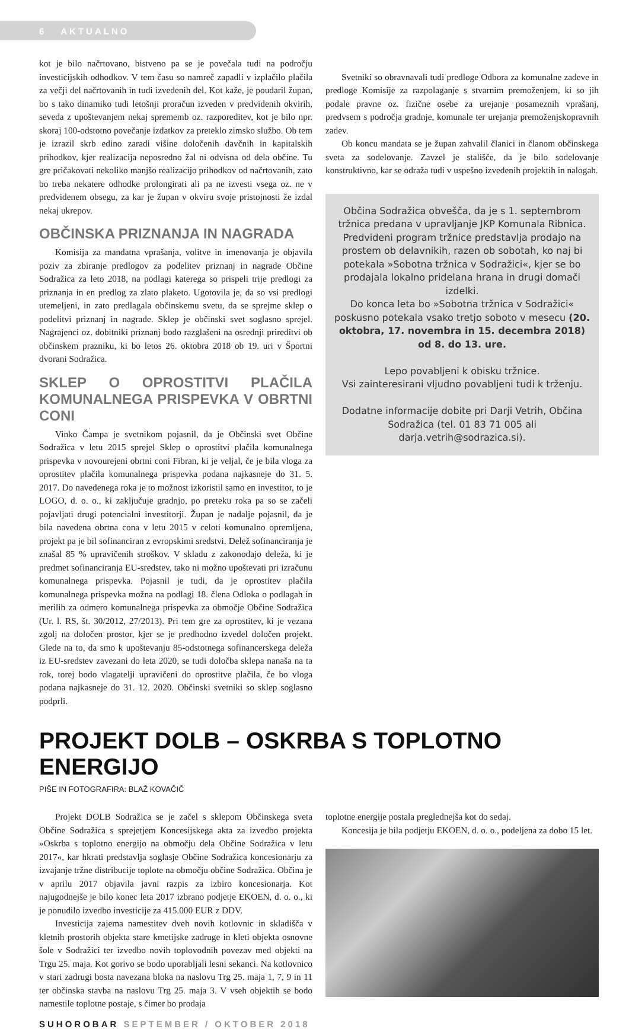6 AKTUALNO
kot je bilo načrtovano, bistveno pa se je povečala tudi na področju investicijskih odhodkov. V tem času so namreč zapadli v izplačilo plačila za večji del načrtovanih in tudi izvedenih del. Kot kaže, je poudaril župan, bo s tako dinamiko tudi letošnji proračun izveden v predvidenih okvirih, seveda z upoštevanjem nekaj sprememb oz. razporeditev, kot je bilo npr. skoraj 100-odstotno povečanje izdatkov za preteklo zimsko službo. Ob tem je izrazil skrb edino zaradi višine določenih davčnih in kapitalskih prihodkov, kjer realizacija neposredno žal ni odvisna od dela občine. Tu gre pričakovati nekoliko manjšo realizacijo prihodkov od načrtovanih, zato bo treba nekatere odhodke prolongirati ali pa ne izvesti vsega oz. ne v predvidenem obsegu, za kar je župan v okviru svoje pristojnosti že izdal nekaj ukrepov.
OBČINSKA PRIZNANJA IN NAGRADA
Komisija za mandatna vprašanja, volitve in imenovanja je objavila poziv za zbiranje predlogov za podelitev priznanj in nagrade Občine Sodražica za leto 2018, na podlagi katerega so prispeli trije predlogi za priznanja in en predlog za zlato plaketo. Ugotovila je, da so vsi predlogi utemeljeni, in zato predlagala občinskemu svetu, da se sprejme sklep o podelitvi priznanj in nagrade. Sklep je občinski svet soglasno sprejel. Nagrajenci oz. dobitniki priznanj bodo razglašeni na osrednji prireditvi ob občinskem prazniku, ki bo letos 26. oktobra 2018 ob 19. uri v Športni dvorani Sodražica.
SKLEP O OPROSTITVI PLAČILA KOMUNALNEGA PRISPEVKA V OBRTNI CONI
Vinko Čampa je svetnikom pojasnil, da je Občinski svet Občine Sodražica v letu 2015 sprejel Sklep o oprostitvi plačila komunalnega prispevka v novourejeni obrtni coni Fibran, ki je veljal, če je bila vloga za oprostitev plačila komunalnega prispevka podana najkasneje do 31. 5. 2017. Do navedenega roka je to možnost izkoristil samo en investitor, to je LOGO, d. o. o., ki zaključuje gradnjo, po preteku roka pa so se začeli pojavljati drugi potencialni investitorji. Župan je nadalje pojasnil, da je bila navedena obrtna cona v letu 2015 v celoti komunalno opremljena, projekt pa je bil sofinanciran z evropskimi sredstvi. Delež sofinanciranja je znašal 85 % upravičenih stroškov. V skladu z zakonodajo deleža, ki je predmet sofinanciranja EU-sredstev, tako ni možno upoštevati pri izračunu komunalnega prispevka. Pojasnil je tudi, da je oprostitev plačila komunalnega prispevka možna na podlagi 18. člena Odloka o podlagah in merilih za odmero komunalnega prispevka za območje Občine Sodražica (Ur. l. RS, št. 30/2012, 27/2013). Pri tem gre za oprostitev, ki je vezana zgolj na določen prostor, kjer se je predhodno izvedel določen projekt. Glede na to, da smo k upoštevanju 85-odstotnega sofinancerskega deleža iz EU-sredstev zavezani do leta 2020, se tudi določba sklepa nanaša na ta rok, torej bodo vlagatelji upravičeni do oprostitve plačila, če bo vloga podana najkasneje do 31. 12. 2020. Občinski svetniki so sklep soglasno podprli.
Svetniki so obravnavali tudi predloge Odbora za komunalne zadeve in predloge Komisije za razpolaganje s stvarnim premoženjem, ki so jih podale pravne oz. fizične osebe za urejanje posameznih vprašanj, predvsem s področja gradnje, komunale ter urejanja premoženjskopravnih zadev.
Ob koncu mandata se je župan zahvalil članici in članom občinskega sveta za sodelovanje. Zavzel je stališče, da je bilo sodelovanje konstruktivno, kar se odraža tudi v uspešno izvedenih projektih in nalogah.
Občina Sodražica obvešča, da je s 1. septembrom tržnica predana v upravljanje JKP Komunala Ribnica. Predvideni program tržnice predstavlja prodajo na prostem ob delavnikih, razen ob sobotah, ko naj bi potekala »Sobotna tržnica v Sodražici«, kjer se bo prodajala lokalno pridelana hrana in drugi domači izdelki.
Do konca leta bo »Sobotna tržnica v Sodražici« poskusno potekala vsako tretjo soboto v mesecu (20. oktobra, 17. novembra in 15. decembra 2018) od 8. do 13. ure.
Lepo povabljeni k obisku tržnice.
Vsi zainteresirani vljudno povabljeni tudi k trženju.
Dodatne informacije dobite pri Darji Vetrih, Občina Sodražica (tel. 01 83 71 005 ali darja.vetrih@sodrazica.si).
PROJEKT DOLB – OSKRBA S TOPLOTNO ENERGIJO
PIŠE IN FOTOGRAFIRA: BLAŽ KOVAČIČ
Projekt DOLB Sodražica se je začel s sklepom Občinskega sveta Občine Sodražica s sprejetjem Koncesijskega akta za izvedbo projekta »Oskrba s toplotno energijo na območju dela Občine Sodražica v letu 2017«, kar hkrati predstavlja soglasje Občine Sodražica koncesionarju za izvajanje tržne distribucije toplote na območju občine Sodražica. Občina je v aprilu 2017 objavila javni razpis za izbiro koncesionarja. Kot najugodnejše je bilo konec leta 2017 izbrano podjetje EKOEN, d. o. o., ki je ponudilo izvedbo investicije za 415.000 EUR z DDV.
Investicija zajema namestitev dveh novih kotlovnic in skladišča v kletnih prostorih objekta stare kmetijske zadruge in kleti objekta osnovne šole v Sodražici ter izvedbo novih toplovodnih povezav med objekti na Trgu 25. maja. Kot gorivo se bodo uporabljali lesni sekanci. Na kotlovnico v stari zadrugi bosta navezana bloka na naslovu Trg 25. maja 1, 7, 9 in 11 ter občinska stavba na naslovu Trg 25. maja 3. V vseh objektih se bodo namestile toplotne postaje, s čimer bo prodaja
toplotne energije postala preglednejša kot do sedaj.
Koncesija je bila podjetju EKOEN, d. o. o., podeljena za dobo 15 let.
SUHOROBAR SEPTEMBER / OKTOBER 2018